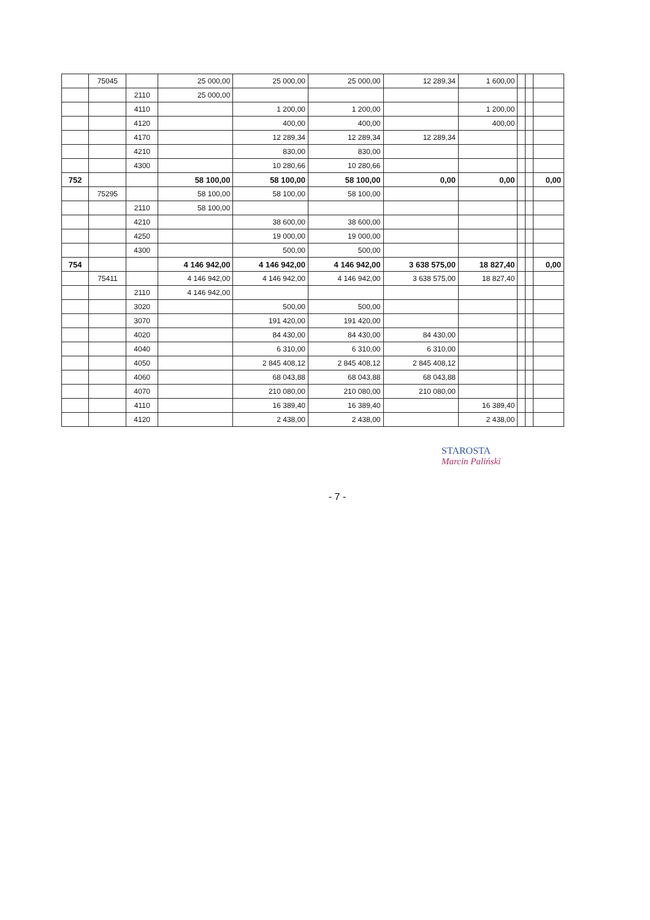| | 75045 | | 25 000,00 | 25 000,00 | 25 000,00 | 12 289,34 | 1 600,00 | | | |
| | | 2110 | 25 000,00 | | | | | | | |
| | | 4110 | | 1 200,00 | 1 200,00 | | 1 200,00 | | | |
| | | 4120 | | 400,00 | 400,00 | | 400,00 | | | |
| | | 4170 | | 12 289,34 | 12 289,34 | 12 289,34 | | | | |
| | | 4210 | | 830,00 | 830,00 | | | | | |
| | | 4300 | | 10 280,66 | 10 280,66 | | | | | |
| 752 | | | 58 100,00 | 58 100,00 | 58 100,00 | 0,00 | 0,00 | | | 0,00 |
| | 75295 | | 58 100,00 | 58 100,00 | 58 100,00 | | | | | |
| | | 2110 | 58 100,00 | | | | | | | |
| | | 4210 | | 38 600,00 | 38 600,00 | | | | | |
| | | 4250 | | 19 000,00 | 19 000,00 | | | | | |
| | | 4300 | | 500,00 | 500,00 | | | | | |
| 754 | | | 4 146 942,00 | 4 146 942,00 | 4 146 942,00 | 3 638 575,00 | 18 827,40 | | | 0,00 |
| | 75411 | | 4 146 942,00 | 4 146 942,00 | 4 146 942,00 | 3 638 575,00 | 18 827,40 | | | |
| | | 2110 | 4 146 942,00 | | | | | | | |
| | | 3020 | | 500,00 | 500,00 | | | | | |
| | | 3070 | | 191 420,00 | 191 420,00 | | | | | |
| | | 4020 | | 84 430,00 | 84 430,00 | 84 430,00 | | | | |
| | | 4040 | | 6 310,00 | 6 310,00 | 6 310,00 | | | | |
| | | 4050 | | 2 845 408,12 | 2 845 408,12 | 2 845 408,12 | | | | |
| | | 4060 | | 68 043,88 | 68 043,88 | 68 043,88 | | | | |
| | | 4070 | | 210 080,00 | 210 080,00 | 210 080,00 | | | | |
| | | 4110 | | 16 389,40 | 16 389,40 | | 16 389,40 | | | |
| | | 4120 | | 2 438,00 | 2 438,00 | | 2 438,00 | | | |
STAROSTA
Marcin Paliński
- 7 -